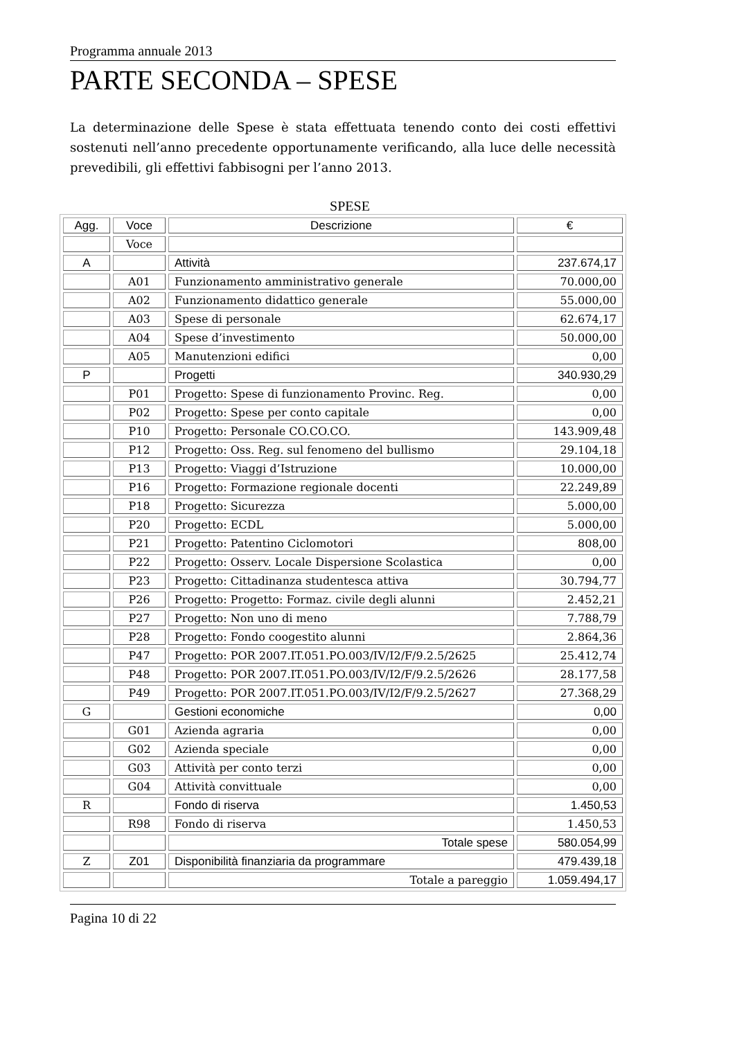Programma annuale 2013
PARTE SECONDA – SPESE
La determinazione delle Spese è stata effettuata tenendo conto dei costi effettivi sostenuti nell’anno precedente opportunamente verificando, alla luce delle necessità prevedibili, gli effettivi fabbisogni per l’anno 2013.
SPESE
| Agg. | Voce | Descrizione | € |
| --- | --- | --- | --- |
| | Voce | | |
| A | | Attività | 237.674,17 |
| | A01 | Funzionamento amministrativo generale | 70.000,00 |
| | A02 | Funzionamento didattico generale | 55.000,00 |
| | A03 | Spese di personale | 62.674,17 |
| | A04 | Spese d’investimento | 50.000,00 |
| | A05 | Manutenzioni edifici | 0,00 |
| P | | Progetti | 340.930,29 |
| | P01 | Progetto: Spese di funzionamento Provinc. Reg. | 0,00 |
| | P02 | Progetto: Spese per conto capitale | 0,00 |
| | P10 | Progetto: Personale CO.CO.CO. | 143.909,48 |
| | P12 | Progetto: Oss. Reg. sul fenomeno del bullismo | 29.104,18 |
| | P13 | Progetto: Viaggi d’Istruzione | 10.000,00 |
| | P16 | Progetto: Formazione regionale docenti | 22.249,89 |
| | P18 | Progetto: Sicurezza | 5.000,00 |
| | P20 | Progetto: ECDL | 5.000,00 |
| | P21 | Progetto: Patentino Ciclomotori | 808,00 |
| | P22 | Progetto: Osserv. Locale Dispersione Scolastica | 0,00 |
| | P23 | Progetto: Cittadinanza studentesca attiva | 30.794,77 |
| | P26 | Progetto: Progetto: Formaz. civile degli alunni | 2.452,21 |
| | P27 | Progetto: Non uno di meno | 7.788,79 |
| | P28 | Progetto: Fondo coogestito alunni | 2.864,36 |
| | P47 | Progetto: POR 2007.IT.051.PO.003/IV/I2/F/9.2.5/2625 | 25.412,74 |
| | P48 | Progetto: POR 2007.IT.051.PO.003/IV/I2/F/9.2.5/2626 | 28.177,58 |
| | P49 | Progetto: POR 2007.IT.051.PO.003/IV/I2/F/9.2.5/2627 | 27.368,29 |
| G | | Gestioni economiche | 0,00 |
| | G01 | Azienda agraria | 0,00 |
| | G02 | Azienda speciale | 0,00 |
| | G03 | Attività per conto terzi | 0,00 |
| | G04 | Attività convittuale | 0,00 |
| R | | Fondo di riserva | 1.450,53 |
| | R98 | Fondo di riserva | 1.450,53 |
| | | Totale spese | 580.054,99 |
| Z | Z01 | Disponibilità finanziaria da programmare | 479.439,18 |
| | | Totale a pareggio | 1.059.494,17 |
Pagina 10 di 22